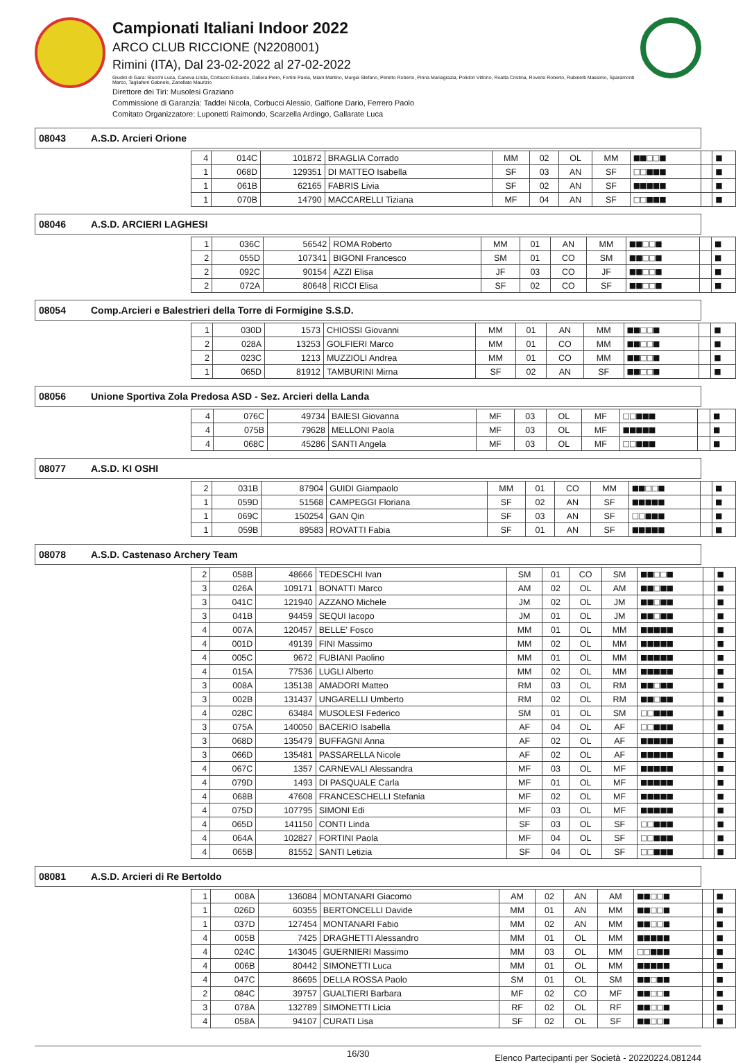Campionati Italiani Indoor 2022
ARCO CLUB RICCIONE (N2208001)
Rimini (ITA), Dal 23-02-2022 al 27-02-2022
Giudici di Gara: Stucchi Luca, Caneva Linda, Corbucci Edoardo, Dallera Piero, Fortini Paola, Miani Martino, Murgia Stefano, Peretto Roberto, Pinna Mariagrazia, Polidori Vittorio, Roatta Cristina, Roversi Roberto, Rubinetti Massimo, Sparamonti Marco, Tagliaferri Gabriele, Zanellato Maurizio
Direttore dei Tiri: Musolesi Graziano
Commissione di Garanzia: Taddei Nicola, Corbucci Alessio, Galfione Dario, Ferrero Paolo
Comitato Organizzatore: Luponetti Raimondo, Scarzella Ardingo, Gallarate Luca
08043 A.S.D. Arcieri Orione
| 4 | 014C | 101872 | BRAGLIA Corrado | MM | 02 | OL | MM | ■■□□■ | | ■ |
| 1 | 068D | 129351 | DI MATTEO Isabella | SF | 03 | AN | SF | □□■■■ | | ■ |
| 1 | 061B | 62165 | FABRIS Livia | SF | 02 | AN | SF | ■■■■■ | | ■ |
| 1 | 070B | 14790 | MACCARELLI Tiziana | MF | 04 | AN | SF | □□■■■ | | ■ |
08046 A.S.D. ARCIERI LAGHESI
| 1 | 036C | 56542 | ROMA Roberto | MM | 01 | AN | MM | ■■□□■ | | ■ |
| 2 | 055D | 107341 | BIGONI Francesco | SM | 01 | CO | SM | ■■□□■ | | ■ |
| 2 | 092C | 90154 | AZZI Elisa | JF | 03 | CO | JF | ■■□□■ | | ■ |
| 2 | 072A | 80648 | RICCI Elisa | SF | 02 | CO | SF | ■■□□■ | | ■ |
08054 Comp.Arcieri e Balestrieri della Torre di Formigine S.S.D.
| 1 | 030D | 1573 | CHIOSSI Giovanni | MM | 01 | AN | MM | ■■□□■ | | ■ |
| 2 | 028A | 13253 | GOLFIERI Marco | MM | 01 | CO | MM | ■■□□■ | | ■ |
| 2 | 023C | 1213 | MUZZIOLI Andrea | MM | 01 | CO | MM | ■■□□■ | | ■ |
| 1 | 065D | 81912 | TAMBURINI Mirna | SF | 02 | AN | SF | ■■□□■ | | ■ |
08056 Unione Sportiva Zola Predosa ASD - Sez. Arcieri della Landa
| 4 | 076C | 49734 | BAIESI Giovanna | MF | 03 | OL | MF | □□■■■ | | ■ |
| 4 | 075B | 79628 | MELLONI Paola | MF | 03 | OL | MF | ■■■■■ | | ■ |
| 4 | 068C | 45286 | SANTI Angela | MF | 03 | OL | MF | □□■■■ | | ■ |
08077 A.S.D. KI OSHI
| 2 | 031B | 87904 | GUIDI Giampaolo | MM | 01 | CO | MM | ■■□□■ | | ■ |
| 1 | 059D | 51568 | CAMPEGGI Floriana | SF | 02 | AN | SF | ■■■■■ | | ■ |
| 1 | 069C | 150254 | GAN Qin | SF | 03 | AN | SF | □□■■■ | | ■ |
| 1 | 059B | 89583 | ROVATTI Fabia | SF | 01 | AN | SF | ■■■■■ | | ■ |
08078 A.S.D. Castenaso Archery Team
| 2 | 058B | 48666 | TEDESCHI Ivan | SM | 01 | CO | SM | ■■□□■ | | ■ |
| 3 | 026A | 109171 | BONATTI Marco | AM | 02 | OL | AM | ■■□■■ | | ■ |
| 3 | 041C | 121940 | AZZANO Michele | JM | 02 | OL | JM | ■■□■■ | | ■ |
| 3 | 041B | 94459 | SEQUI Iacopo | JM | 01 | OL | JM | ■■□■■ | | ■ |
| 4 | 007A | 120457 | BELLE' Fosco | MM | 01 | OL | MM | ■■■■■ | | ■ |
| 4 | 001D | 49139 | FINI Massimo | MM | 02 | OL | MM | ■■■■■ | | ■ |
| 4 | 005C | 9672 | FUBIANI Paolino | MM | 01 | OL | MM | ■■■■■ | | ■ |
| 4 | 015A | 77536 | LUGLI Alberto | MM | 02 | OL | MM | ■■■■■ | | ■ |
| 3 | 008A | 135138 | AMADORI Matteo | RM | 03 | OL | RM | ■■□■■ | | ■ |
| 3 | 002B | 131437 | UNGARELLI Umberto | RM | 02 | OL | RM | ■■□■■ | | ■ |
| 4 | 028C | 63484 | MUSOLESI Federico | SM | 01 | OL | SM | □□■■■ | | ■ |
| 3 | 075A | 140050 | BACERIO Isabella | AF | 04 | OL | AF | □□■■■ | | ■ |
| 3 | 068D | 135479 | BUFFAGNI Anna | AF | 02 | OL | AF | ■■■■■ | | ■ |
| 3 | 066D | 135481 | PASSARELLA Nicole | AF | 02 | OL | AF | ■■■■■ | | ■ |
| 4 | 067C | 1357 | CARNEVALI Alessandra | MF | 03 | OL | MF | ■■■■■ | | ■ |
| 4 | 079D | 1493 | DI PASQUALE Carla | MF | 01 | OL | MF | ■■■■■ | | ■ |
| 4 | 068B | 47608 | FRANCESCHELLI Stefania | MF | 02 | OL | MF | ■■■■■ | | ■ |
| 4 | 075D | 107795 | SIMONI Edi | MF | 03 | OL | MF | ■■■■■ | | ■ |
| 4 | 065D | 141150 | CONTI Linda | SF | 03 | OL | SF | □□■■■ | | ■ |
| 4 | 064A | 102827 | FORTINI Paola | MF | 04 | OL | SF | □□■■■ | | ■ |
| 4 | 065B | 81552 | SANTI Letizia | SF | 04 | OL | SF | □□■■■ | | ■ |
08081 A.S.D. Arcieri di Re Bertoldo
| 1 | 008A | 136084 | MONTANARI Giacomo | AM | 02 | AN | AM | ■■□□■ | | ■ |
| 1 | 026D | 60355 | BERTONCELLI Davide | MM | 01 | AN | MM | ■■□□■ | | ■ |
| 1 | 037D | 127454 | MONTANARI Fabio | MM | 02 | AN | MM | ■■□□■ | | ■ |
| 4 | 005B | 7425 | DRAGHETTI Alessandro | MM | 01 | OL | MM | ■■■■■ | | ■ |
| 4 | 024C | 143045 | GUERNIERI Massimo | MM | 03 | OL | MM | □□■■■ | | ■ |
| 4 | 006B | 80442 | SIMONETTI Luca | MM | 01 | OL | MM | ■■■■■ | | ■ |
| 4 | 047C | 86695 | DELLA ROSSA Paolo | SM | 01 | OL | SM | ■■□■■ | | ■ |
| 2 | 084C | 39757 | GUALTIERI Barbara | MF | 02 | CO | MF | ■■□□■ | | ■ |
| 3 | 078A | 132789 | SIMONETTI Licia | RF | 02 | OL | RF | ■■□□■ | | ■ |
| 4 | 058A | 94107 | CURATI Lisa | SF | 02 | OL | SF | ■■□□■ | | ■ |
16/30 Elenco Partecipanti per Società - 20220224.081244